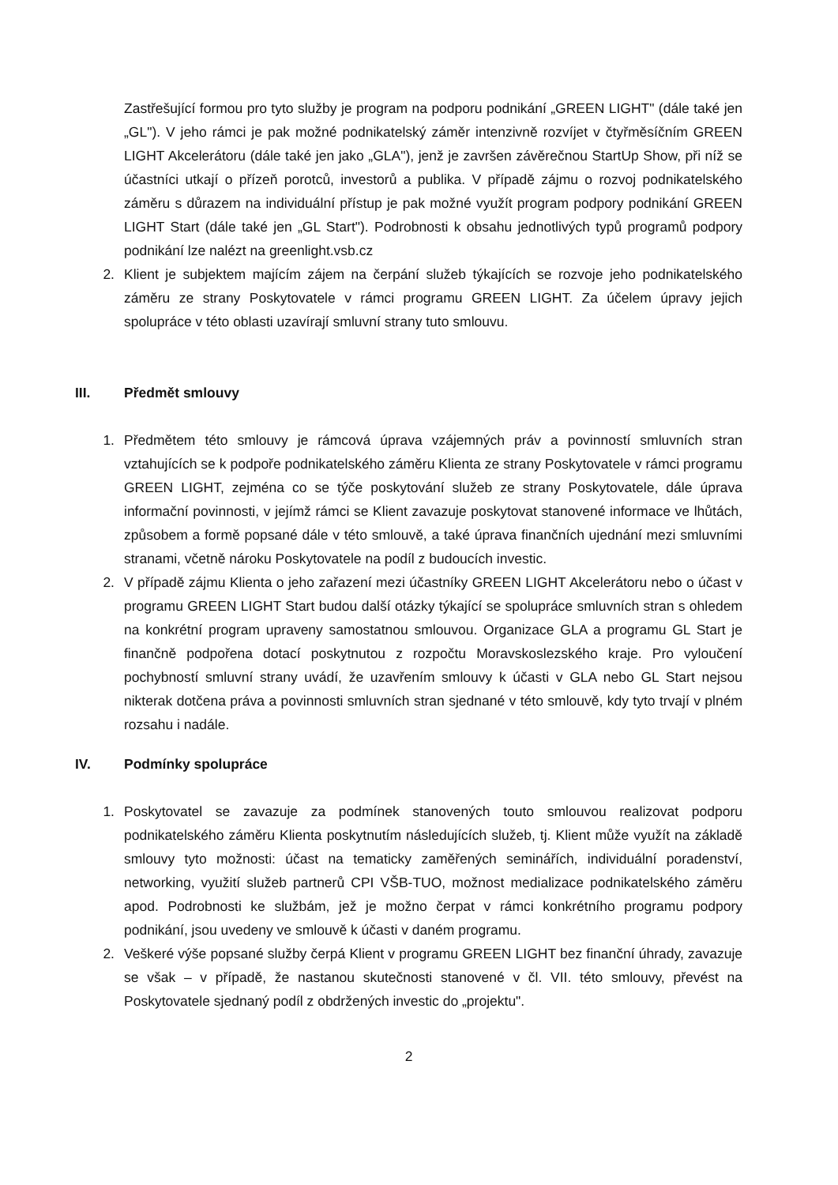Zastřešující formou pro tyto služby je program na podporu podnikání „GREEN LIGHT" (dále také jen „GL"). V jeho rámci je pak možné podnikatelský záměr intenzivně rozvíjet v čtyřměsíčním GREEN LIGHT Akcelerátoru (dále také jen jako „GLA"), jenž je završen závěrečnou StartUp Show, při níž se účastníci utkají o přízeň porotců, investorů a publika. V případě zájmu o rozvoj podnikatelského záměru s důrazem na individuální přístup je pak možné využít program podpory podnikání GREEN LIGHT Start (dále také jen „GL Start"). Podrobnosti k obsahu jednotlivých typů programů podpory podnikání lze nalézt na greenlight.vsb.cz
2. Klient je subjektem majícím zájem na čerpání služeb týkajících se rozvoje jeho podnikatelského záměru ze strany Poskytovatele v rámci programu GREEN LIGHT. Za účelem úpravy jejich spolupráce v této oblasti uzavírají smluvní strany tuto smlouvu.
III. Předmět smlouvy
1. Předmětem této smlouvy je rámcová úprava vzájemných práv a povinností smluvních stran vztahujících se k podpoře podnikatelského záměru Klienta ze strany Poskytovatele v rámci programu GREEN LIGHT, zejména co se týče poskytování služeb ze strany Poskytovatele, dále úprava informační povinnosti, v jejímž rámci se Klient zavazuje poskytovat stanovené informace ve lhůtách, způsobem a formě popsané dále v této smlouvě, a také úprava finančních ujednání mezi smluvními stranami, včetně nároku Poskytovatele na podíl z budoucích investic.
2. V případě zájmu Klienta o jeho zařazení mezi účastníky GREEN LIGHT Akcelerátoru nebo o účast v programu GREEN LIGHT Start budou další otázky týkající se spolupráce smluvních stran s ohledem na konkrétní program upraveny samostatnou smlouvou. Organizace GLA a programu GL Start je finančně podpořena dotací poskytnutou z rozpočtu Moravskoslezského kraje. Pro vyloučení pochybností smluvní strany uvádí, že uzavřením smlouvy k účasti v GLA nebo GL Start nejsou nikterak dotčena práva a povinnosti smluvních stran sjednané v této smlouvě, kdy tyto trvají v plném rozsahu i nadále.
IV. Podmínky spolupráce
1. Poskytovatel se zavazuje za podmínek stanovených touto smlouvou realizovat podporu podnikatelského záměru Klienta poskytnutím následujících služeb, tj. Klient může využít na základě smlouvy tyto možnosti: účast na tematicky zaměřených seminářích, individuální poradenství, networking, využití služeb partnerů CPI VŠB-TUO, možnost medializace podnikatelského záměru apod. Podrobnosti ke službám, jež je možno čerpat v rámci konkrétního programu podpory podnikání, jsou uvedeny ve smlouvě k účasti v daném programu.
2. Veškeré výše popsané služby čerpá Klient v programu GREEN LIGHT bez finanční úhrady, zavazuje se však – v případě, že nastanou skutečnosti stanovené v čl. VII. této smlouvy, převést na Poskytovatele sjednaný podíl z obdržených investic do „projektu".
2